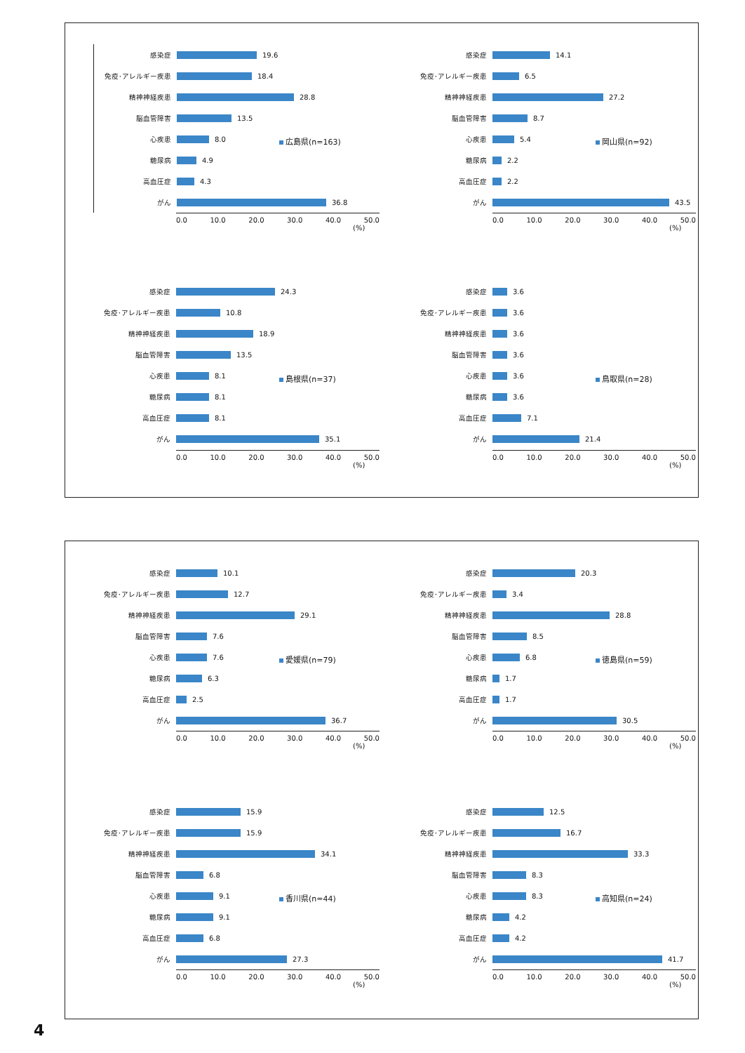感染症 19.6
免疫･アレルギー疾患 18.4
精神神経疾患 28.8
脳血管障害 13.5
心疾患 8.0
糖尿病 4.9
高血圧症 4.3
がん 36.8
0.0 10.0 20.0 30.0 40.0 50.0
(%)
広島県(n=163)
感染症 14.1
免疫･アレルギー疾患 6.5
精神神経疾患 27.2
脳血管障害 8.7
心疾患 5.4
糖尿病 2.2
高血圧症 2.2
がん 43.5
0.0 10.0 20.0 30.0 40.0 50.0
(%)
岡山県(n=92)
感染症 24.3
免疫･アレルギー疾患 10.8
精神神経疾患 18.9
脳血管障害 13.5
心疾患 8.1
糖尿病 8.1
高血圧症 8.1
がん 35.1
0.0 10.0 20.0 30.0 40.0 50.0
(%)
島根県(n=37)
感染症 3.6
免疫･アレルギー疾患 3.6
精神神経疾患 3.6
脳血管障害 3.6
心疾患 3.6
糖尿病 3.6
高血圧症 7.1
がん 21.4
0.0 10.0 20.0 30.0 40.0 50.0
(%)
鳥取県(n=28)
感染症 10.1
免疫･アレルギー疾患 12.7
精神神経疾患 29.1
脳血管障害 7.6
心疾患 7.6
糖尿病 6.3
高血圧症 2.5
がん 36.7
0.0 10.0 20.0 30.0 40.0 50.0
(%)
愛媛県(n=79)
感染症 20.3
免疫･アレルギー疾患 3.4
精神神経疾患 28.8
脳血管障害 8.5
心疾患 6.8
糖尿病 1.7
高血圧症 1.7
がん 30.5
0.0 10.0 20.0 30.0 40.0 50.0
(%)
徳島県(n=59)
感染症 15.9
免疫･アレルギー疾患 15.9
精神神経疾患 34.1
脳血管障害 6.8
心疾患 9.1
糖尿病 9.1
高血圧症 6.8
がん 27.3
0.0 10.0 20.0 30.0 40.0 50.0
(%)
香川県(n=44)
感染症 12.5
免疫･アレルギー疾患 16.7
精神神経疾患 33.3
脳血管障害 8.3
心疾患 8.3
糖尿病 4.2
高血圧症 4.2
がん 41.7
0.0 10.0 20.0 30.0 40.0 50.0
(%)
高知県(n=24)
4